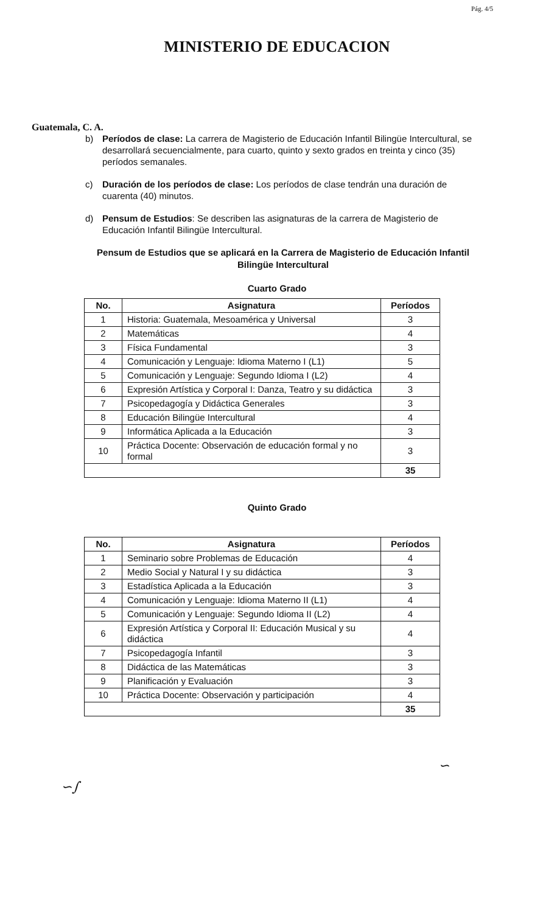Pág. 4/5
MINISTERIO DE EDUCACION
Guatemala, C. A.
b) Períodos de clase: La carrera de Magisterio de Educación Infantil Bilingüe Intercultural, se desarrollará secuencialmente, para cuarto, quinto y sexto grados en treinta y cinco (35) períodos semanales.
c) Duración de los períodos de clase: Los períodos de clase tendrán una duración de cuarenta (40) minutos.
d) Pensum de Estudios: Se describen las asignaturas de la carrera de Magisterio de Educación Infantil Bilingüe Intercultural.
Pensum de Estudios que se aplicará en la Carrera de Magisterio de Educación Infantil Bilingüe Intercultural
Cuarto Grado
| No. | Asignatura | Períodos |
| --- | --- | --- |
| 1 | Historia: Guatemala, Mesoamérica y Universal | 3 |
| 2 | Matemáticas | 4 |
| 3 | Física Fundamental | 3 |
| 4 | Comunicación y Lenguaje: Idioma Materno I (L1) | 5 |
| 5 | Comunicación y Lenguaje: Segundo Idioma I (L2) | 4 |
| 6 | Expresión Artística y Corporal I: Danza, Teatro y su didáctica | 3 |
| 7 | Psicopedagogía y Didáctica Generales | 3 |
| 8 | Educación Bilingüe Intercultural | 4 |
| 9 | Informática Aplicada a la Educación | 3 |
| 10 | Práctica Docente: Observación de educación formal y no formal | 3 |
| | | 35 |
Quinto Grado
| No. | Asignatura | Períodos |
| --- | --- | --- |
| 1 | Seminario sobre Problemas de Educación | 4 |
| 2 | Medio Social y Natural I y su didáctica | 3 |
| 3 | Estadística Aplicada a la Educación | 3 |
| 4 | Comunicación y Lenguaje: Idioma Materno II (L1) | 4 |
| 5 | Comunicación y Lenguaje: Segundo Idioma II (L2) | 4 |
| 6 | Expresión Artística y Corporal II: Educación Musical y su didáctica | 4 |
| 7 | Psicopedagogía Infantil | 3 |
| 8 | Didáctica de las Matemáticas | 3 |
| 9 | Planificación y Evaluación | 3 |
| 10 | Práctica Docente: Observación y participación | 4 |
| | | 35 |
∽∫
∽